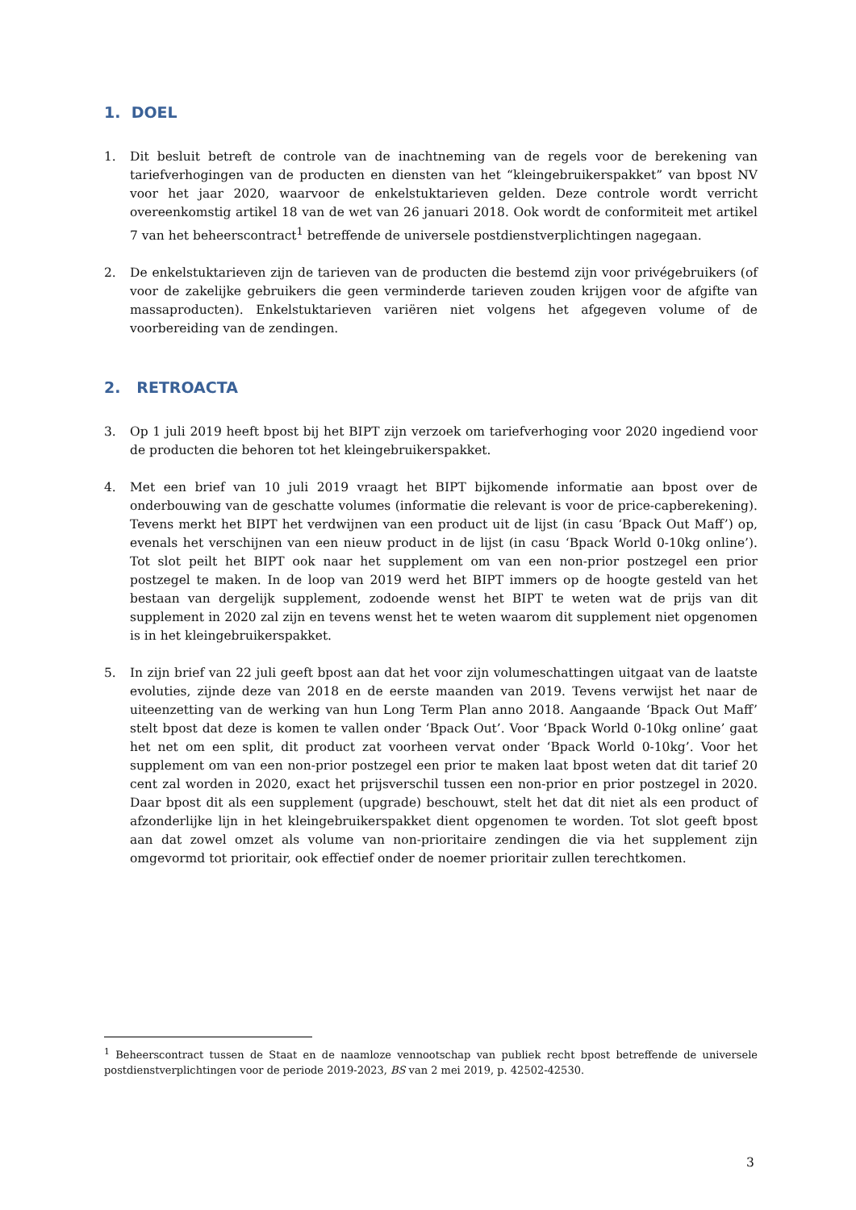1. DOEL
1. Dit besluit betreft de controle van de inachtneming van de regels voor de berekening van tariefverhogingen van de producten en diensten van het “kleingebruikerspakket” van bpost NV voor het jaar 2020, waarvoor de enkelstuktarieven gelden. Deze controle wordt verricht overeenkomstig artikel 18 van de wet van 26 januari 2018. Ook wordt de conformiteit met artikel 7 van het beheerscontract<sup>1</sup> betreffende de universele postdienstverplichtingen nagegaan.
2. De enkelstuktarieven zijn de tarieven van de producten die bestemd zijn voor privégebruikers (of voor de zakelijke gebruikers die geen verminderde tarieven zouden krijgen voor de afgifte van massaproducten). Enkelstuktarieven variëren niet volgens het afgegeven volume of de voorbereiding van de zendingen.
2. RETROACTA
3. Op 1 juli 2019 heeft bpost bij het BIPT zijn verzoek om tariefverhoging voor 2020 ingediend voor de producten die behoren tot het kleingebruikerspakket.
4. Met een brief van 10 juli 2019 vraagt het BIPT bijkomende informatie aan bpost over de onderbouwing van de geschatte volumes (informatie die relevant is voor de price-capberekening). Tevens merkt het BIPT het verdwijnen van een product uit de lijst (in casu ‘Bpack Out Maff’) op, evenals het verschijnen van een nieuw product in de lijst (in casu ‘Bpack World 0-10kg online’). Tot slot peilt het BIPT ook naar het supplement om van een non-prior postzegel een prior postzegel te maken. In de loop van 2019 werd het BIPT immers op de hoogte gesteld van het bestaan van dergelijk supplement, zodoende wenst het BIPT te weten wat de prijs van dit supplement in 2020 zal zijn en tevens wenst het te weten waarom dit supplement niet opgenomen is in het kleingebruikerspakket.
5. In zijn brief van 22 juli geeft bpost aan dat het voor zijn volumeschattingen uitgaat van de laatste evoluties, zijnde deze van 2018 en de eerste maanden van 2019. Tevens verwijst het naar de uiteenzetting van de werking van hun Long Term Plan anno 2018. Aangaande ‘Bpack Out Maff’ stelt bpost dat deze is komen te vallen onder ‘Bpack Out’. Voor ‘Bpack World 0-10kg online’ gaat het net om een split, dit product zat voorheen vervat onder ‘Bpack World 0-10kg’. Voor het supplement om van een non-prior postzegel een prior te maken laat bpost weten dat dit tarief 20 cent zal worden in 2020, exact het prijsverschil tussen een non-prior en prior postzegel in 2020. Daar bpost dit als een supplement (upgrade) beschouwt, stelt het dat dit niet als een product of afzonderlijke lijn in het kleingebruikerspakket dient opgenomen te worden. Tot slot geeft bpost aan dat zowel omzet als volume van non-prioritaire zendingen die via het supplement zijn omgevormd tot prioritair, ook effectief onder de noemer prioritair zullen terechtkomen.
<sup>1</sup> Beheerscontract tussen de Staat en de naamloze vennootschap van publiek recht bpost betreffende de universele postdienstverplichtingen voor de periode 2019-2023, BS van 2 mei 2019, p. 42502-42530.
3